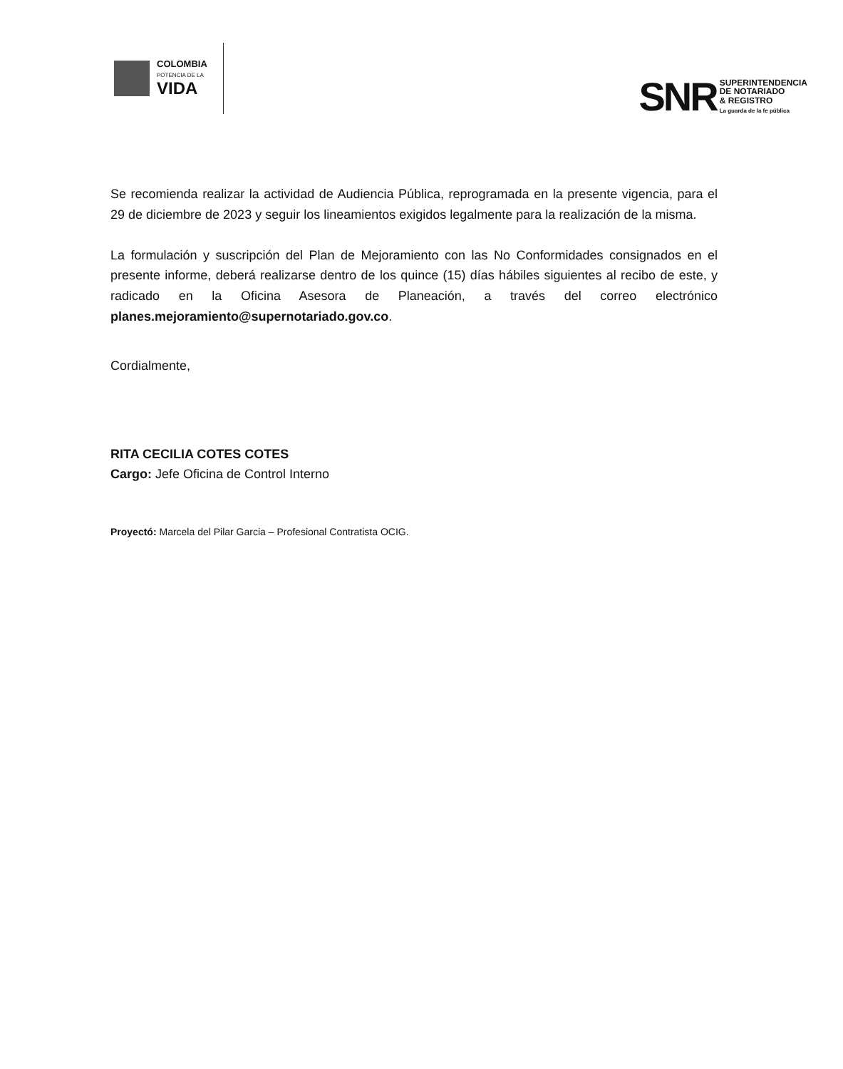COLOMBIA
POTENCIA DE LA
VIDA
SNR
SUPERINTENDENCIA
DE NOTARIADO
& REGISTRO
La guarda de la fe pública
Se recomienda realizar la actividad de Audiencia Pública, reprogramada en la presente vigencia, para el 29 de diciembre de 2023 y seguir los lineamientos exigidos legalmente para la realización de la misma.
La formulación y suscripción del Plan de Mejoramiento con las No Conformidades consignados en el presente informe, deberá realizarse dentro de los quince (15) días hábiles siguientes al recibo de este, y radicado en la Oficina Asesora de Planeación, a través del correo electrónico planes.mejoramiento@supernotariado.gov.co.
Cordialmente,
RITA CECILIA COTES COTES
Cargo: Jefe Oficina de Control Interno
Proyectó: Marcela del Pilar Garcia – Profesional Contratista OCIG.